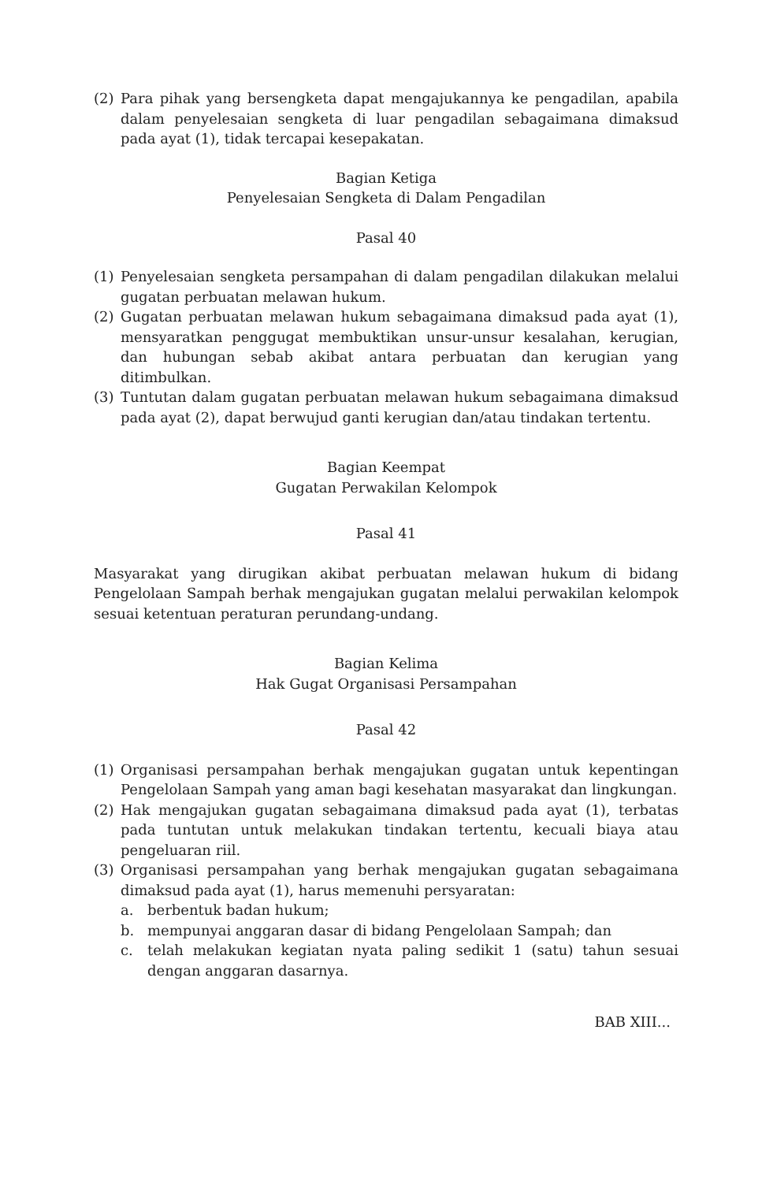(2) Para pihak yang bersengketa dapat mengajukannya ke pengadilan, apabila dalam penyelesaian sengketa di luar pengadilan sebagaimana dimaksud pada ayat (1), tidak tercapai kesepakatan.
Bagian Ketiga
Penyelesaian Sengketa di Dalam Pengadilan
Pasal 40
(1) Penyelesaian sengketa persampahan di dalam pengadilan dilakukan melalui gugatan perbuatan melawan hukum.
(2) Gugatan perbuatan melawan hukum sebagaimana dimaksud pada ayat (1), mensyaratkan penggugat membuktikan unsur-unsur kesalahan, kerugian, dan hubungan sebab akibat antara perbuatan dan kerugian yang ditimbulkan.
(3) Tuntutan dalam gugatan perbuatan melawan hukum sebagaimana dimaksud pada ayat (2), dapat berwujud ganti kerugian dan/atau tindakan tertentu.
Bagian Keempat
Gugatan Perwakilan Kelompok
Pasal 41
Masyarakat yang dirugikan akibat perbuatan melawan hukum di bidang Pengelolaan Sampah berhak mengajukan gugatan melalui perwakilan kelompok sesuai ketentuan peraturan perundang-undang.
Bagian Kelima
Hak Gugat Organisasi Persampahan
Pasal 42
(1) Organisasi persampahan berhak mengajukan gugatan untuk kepentingan Pengelolaan Sampah yang aman bagi kesehatan masyarakat dan lingkungan.
(2) Hak mengajukan gugatan sebagaimana dimaksud pada ayat (1), terbatas pada tuntutan untuk melakukan tindakan tertentu, kecuali biaya atau pengeluaran riil.
(3) Organisasi persampahan yang berhak mengajukan gugatan sebagaimana dimaksud pada ayat (1), harus memenuhi persyaratan:
a. berbentuk badan hukum;
b. mempunyai anggaran dasar di bidang Pengelolaan Sampah; dan
c. telah melakukan kegiatan nyata paling sedikit 1 (satu) tahun sesuai dengan anggaran dasarnya.
BAB XIII...